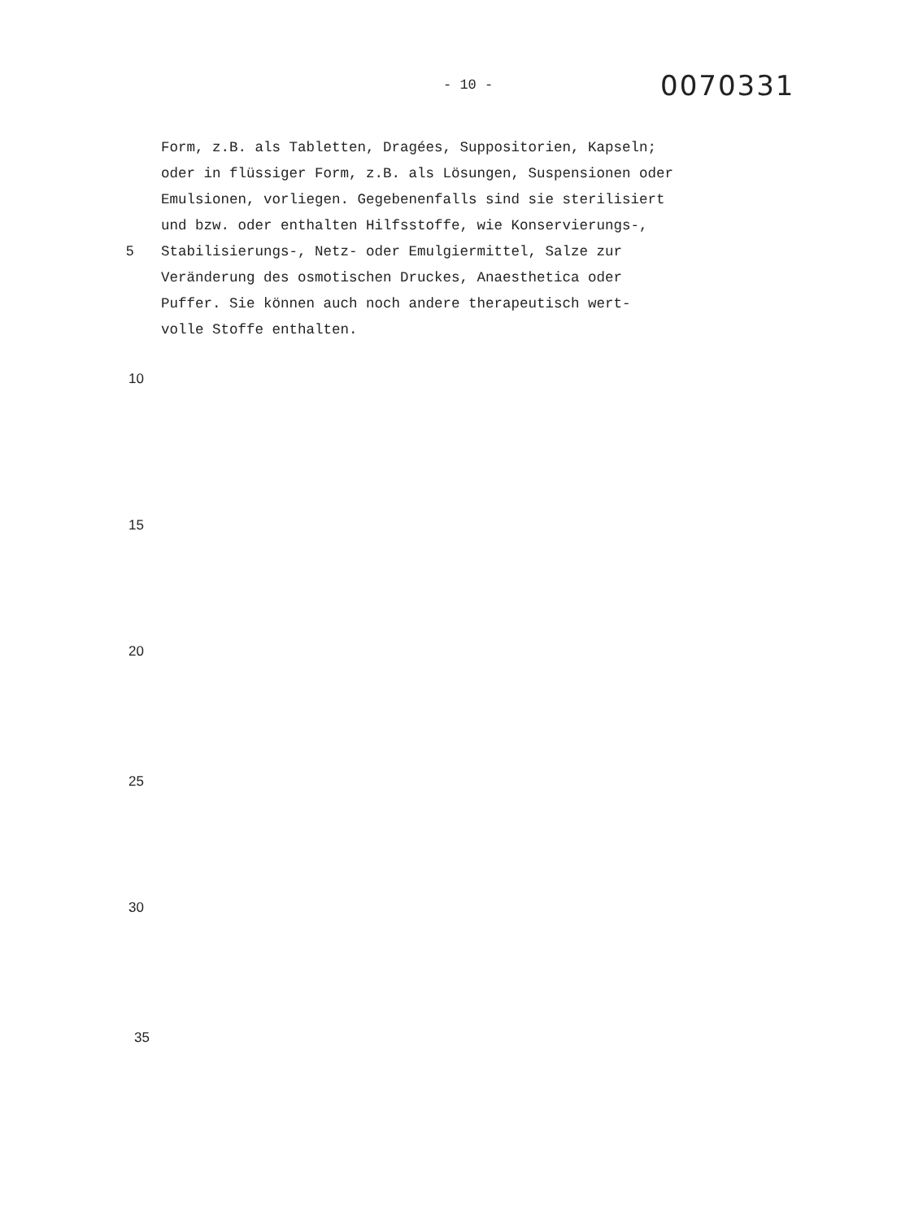- 10 - 0070331
Form, z.B. als Tabletten, Dragées, Suppositorien, Kapseln;
oder in flüssiger Form, z.B. als Lösungen, Suspensionen oder
Emulsionen, vorliegen. Gegebenenfalls sind sie sterilisiert
und bzw. oder enthalten Hilfsstoffe, wie Konservierungs-,
5 Stabilisierungs-, Netz- oder Emulgiermittel, Salze zur
Veränderung des osmotischen Druckes, Anaesthetica oder
Puffer. Sie können auch noch andere therapeutisch wert-
volle Stoffe enthalten.
10
15
20
25
30
35